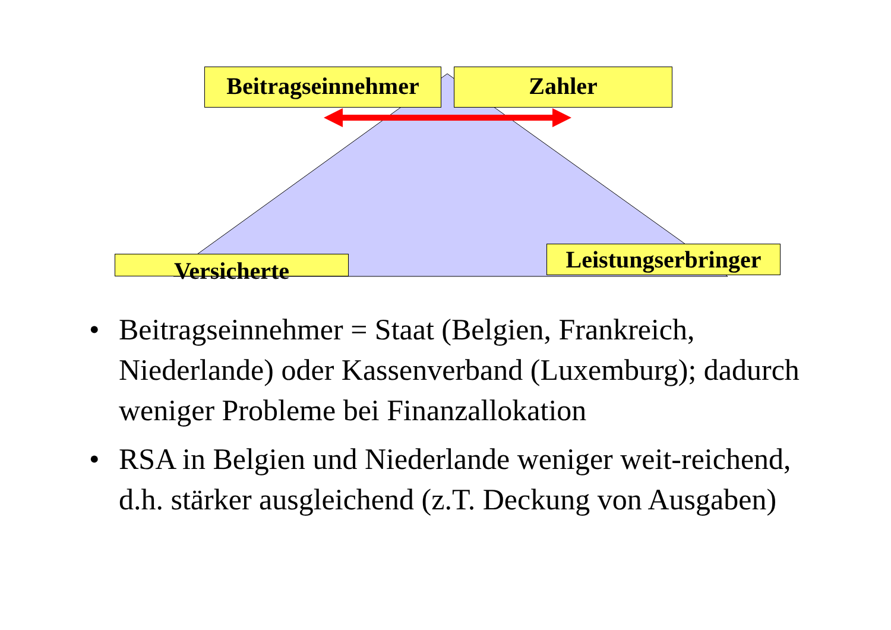Beitragseinnehmer
Zahler
Versicherte
Leistungserbringer
• Beitragseinnehmer = Staat (Belgien, Frankreich, Niederlande) oder Kassenverband (Luxemburg); dadurch weniger Probleme bei Finanzallokation
• RSA in Belgien und Niederlande weniger weit-reichend, d.h. stärker ausgleichend (z.T. Deckung von Ausgaben)